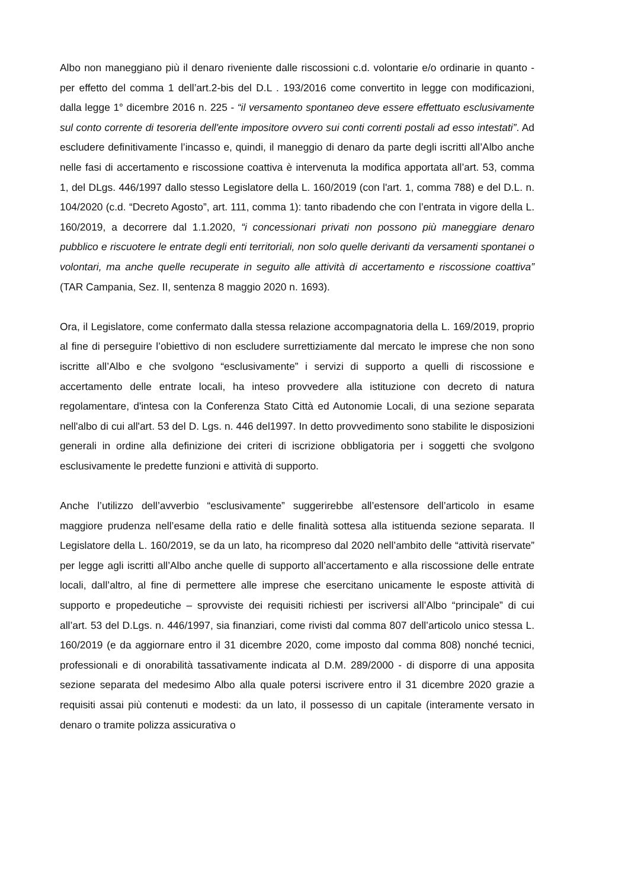Albo non maneggiano più il denaro riveniente dalle riscossioni c.d. volontarie e/o ordinarie in quanto - per effetto del comma 1 dell’art.2-bis del D.L . 193/2016 come convertito in legge con modificazioni, dalla legge 1° dicembre 2016 n. 225 - “il versamento spontaneo deve essere effettuato esclusivamente sul conto corrente di tesoreria dell'ente impositore ovvero sui conti correnti postali ad esso intestati”. Ad escludere definitivamente l’incasso e, quindi, il maneggio di denaro da parte degli iscritti all’Albo anche nelle fasi di accertamento e riscossione coattiva è intervenuta la modifica apportata all’art. 53, comma 1, del DLgs. 446/1997 dallo stesso Legislatore della L. 160/2019 (con l'art. 1, comma 788) e del D.L. n. 104/2020 (c.d. “Decreto Agosto”, art. 111, comma 1): tanto ribadendo che con l’entrata in vigore della L. 160/2019, a decorrere dal 1.1.2020, “i concessionari privati non possono più maneggiare denaro pubblico e riscuotere le entrate degli enti territoriali, non solo quelle derivanti da versamenti spontanei o volontari, ma anche quelle recuperate in seguito alle attività di accertamento e riscossione coattiva” (TAR Campania, Sez. II, sentenza 8 maggio 2020 n. 1693).
Ora, il Legislatore, come confermato dalla stessa relazione accompagnatoria della L. 169/2019, proprio al fine di perseguire l’obiettivo di non escludere surrettiziamente dal mercato le imprese che non sono iscritte all’Albo e che svolgono “esclusivamente” i servizi di supporto a quelli di riscossione e accertamento delle entrate locali, ha inteso provvedere alla istituzione con decreto di natura regolamentare, d'intesa con la Conferenza Stato Città ed Autonomie Locali, di una sezione separata nell'albo di cui all'art. 53 del D. Lgs. n. 446 del1997. In detto provvedimento sono stabilite le disposizioni generali in ordine alla definizione dei criteri di iscrizione obbligatoria per i soggetti che svolgono esclusivamente le predette funzioni e attività di supporto.
Anche l’utilizzo dell’avverbio “esclusivamente” suggerirebbe all’estensore dell’articolo in esame maggiore prudenza nell’esame della ratio e delle finalità sottesa alla istituenda sezione separata. Il Legislatore della L. 160/2019, se da un lato, ha ricompreso dal 2020 nell’ambito delle “attività riservate” per legge agli iscritti all’Albo anche quelle di supporto all’accertamento e alla riscossione delle entrate locali, dall’altro, al fine di permettere alle imprese che esercitano unicamente le esposte attività di supporto e propedeutiche – sprovviste dei requisiti richiesti per iscriversi all’Albo “principale” di cui all’art. 53 del D.Lgs. n. 446/1997, sia finanziari, come rivisti dal comma 807 dell’articolo unico stessa L. 160/2019 (e da aggiornare entro il 31 dicembre 2020, come imposto dal comma 808) nonché tecnici, professionali e di onorabilità tassativamente indicata al D.M. 289/2000 - di disporre di una apposita sezione separata del medesimo Albo alla quale potersi iscrivere entro il 31 dicembre 2020 grazie a requisiti assai più contenuti e modesti: da un lato, il possesso di un capitale (interamente versato in denaro o tramite polizza assicurativa o